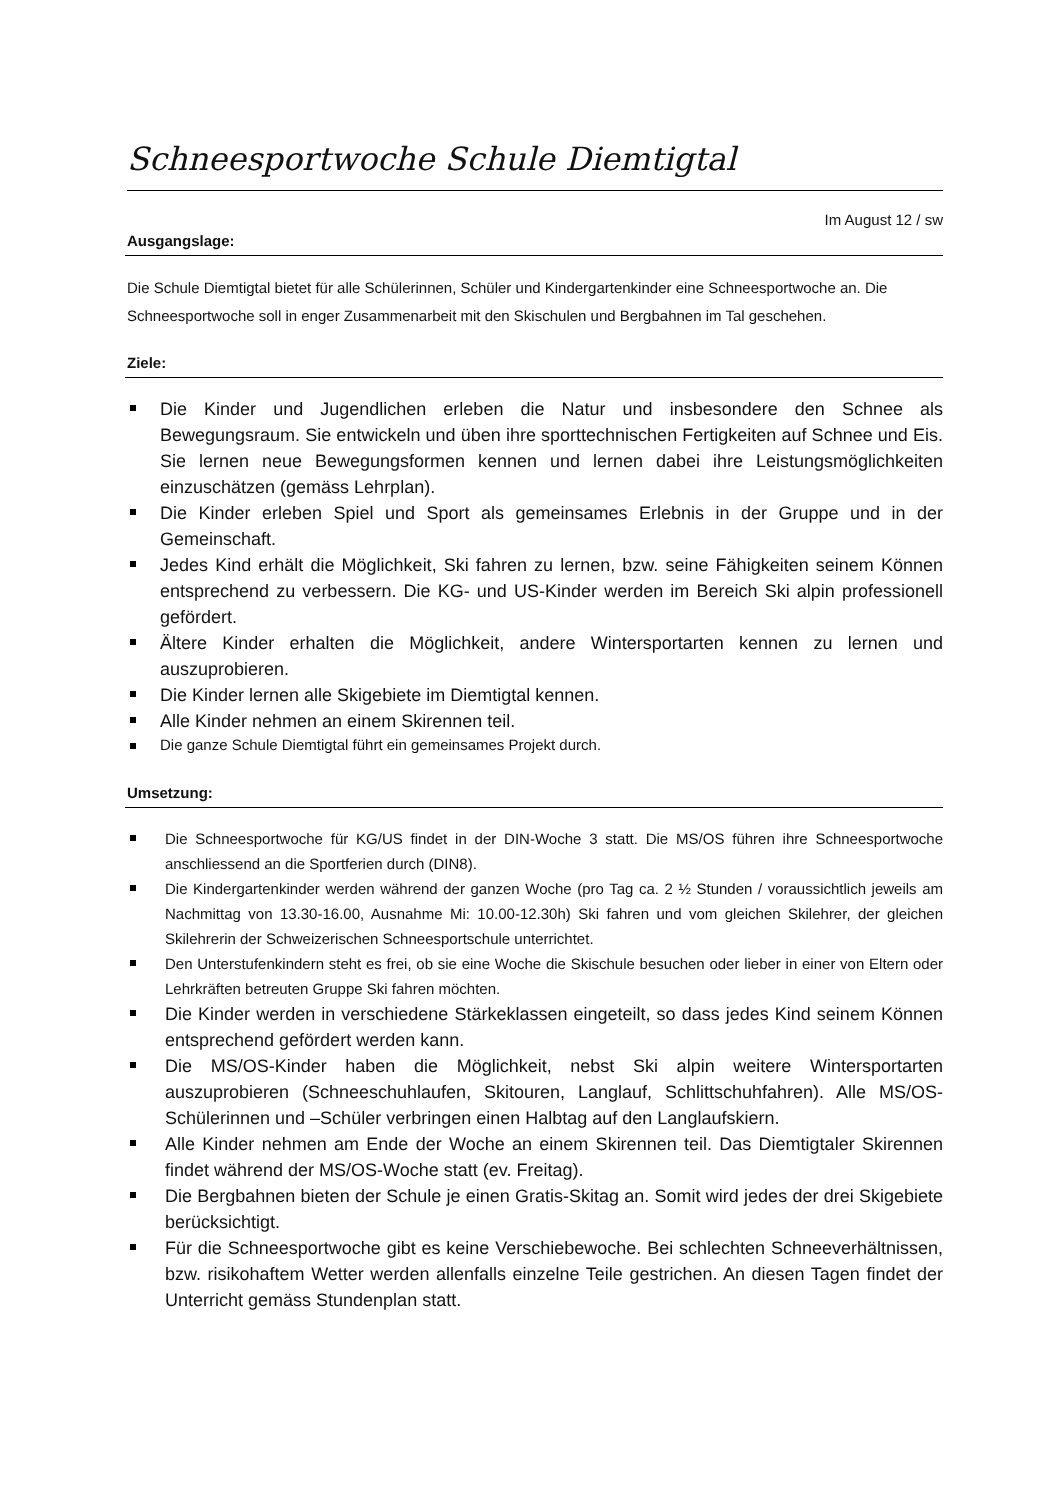Schneesportwoche Schule Diemtigtal
Im August 12 / sw
Ausgangslage:
Die Schule Diemtigtal bietet für alle Schülerinnen, Schüler und Kindergartenkinder eine Schneesportwoche an. Die Schneesportwoche soll in enger Zusammenarbeit mit den Skischulen und Bergbahnen im Tal geschehen.
Ziele:
Die Kinder und Jugendlichen erleben die Natur und insbesondere den Schnee als Bewegungsraum. Sie entwickeln und üben ihre sporttechnischen Fertigkeiten auf Schnee und Eis. Sie lernen neue Bewegungsformen kennen und lernen dabei ihre Leistungsmöglichkeiten einzuschätzen (gemäss Lehrplan).
Die Kinder erleben Spiel und Sport als gemeinsames Erlebnis in der Gruppe und in der Gemeinschaft.
Jedes Kind erhält die Möglichkeit, Ski fahren zu lernen, bzw. seine Fähigkeiten seinem Können entsprechend zu verbessern. Die KG- und US-Kinder werden im Bereich Ski alpin professionell gefördert.
Ältere Kinder erhalten die Möglichkeit, andere Wintersportarten kennen zu lernen und auszuprobieren.
Die Kinder lernen alle Skigebiete im Diemtigtal kennen.
Alle Kinder nehmen an einem Skirennen teil.
Die ganze Schule Diemtigtal führt ein gemeinsames Projekt durch.
Umsetzung:
Die Schneesportwoche für KG/US findet in der DIN-Woche 3 statt. Die MS/OS führen ihre Schneesportwoche anschliessend an die Sportferien durch (DIN8).
Die Kindergartenkinder werden während der ganzen Woche (pro Tag ca. 2 ½ Stunden / voraussichtlich jeweils am Nachmittag von 13.30-16.00, Ausnahme Mi: 10.00-12.30h) Ski fahren und vom gleichen Skilehrer, der gleichen Skilehrerin der Schweizerischen Schneesportschule unterrichtet.
Den Unterstufenkindern steht es frei, ob sie eine Woche die Skischule besuchen oder lieber in einer von Eltern oder Lehrkräften betreuten Gruppe Ski fahren möchten.
Die Kinder werden in verschiedene Stärkeklassen eingeteilt, so dass jedes Kind seinem Können entsprechend gefördert werden kann.
Die MS/OS-Kinder haben die Möglichkeit, nebst Ski alpin weitere Wintersportarten auszuprobieren (Schneeschuhlaufen, Skitouren, Langlauf, Schlittschuhfahren). Alle MS/OS-Schülerinnen und –Schüler verbringen einen Halbtag auf den Langlaufskiern.
Alle Kinder nehmen am Ende der Woche an einem Skirennen teil. Das Diemtigtaler Skirennen findet während der MS/OS-Woche statt (ev. Freitag).
Die Bergbahnen bieten der Schule je einen Gratis-Skitag an. Somit wird jedes der drei Skigebiete berücksichtigt.
Für die Schneesportwoche gibt es keine Verschiebewoche. Bei schlechten Schneeverhältnissen, bzw. risikohaftem Wetter werden allenfalls einzelne Teile gestrichen. An diesen Tagen findet der Unterricht gemäss Stundenplan statt.